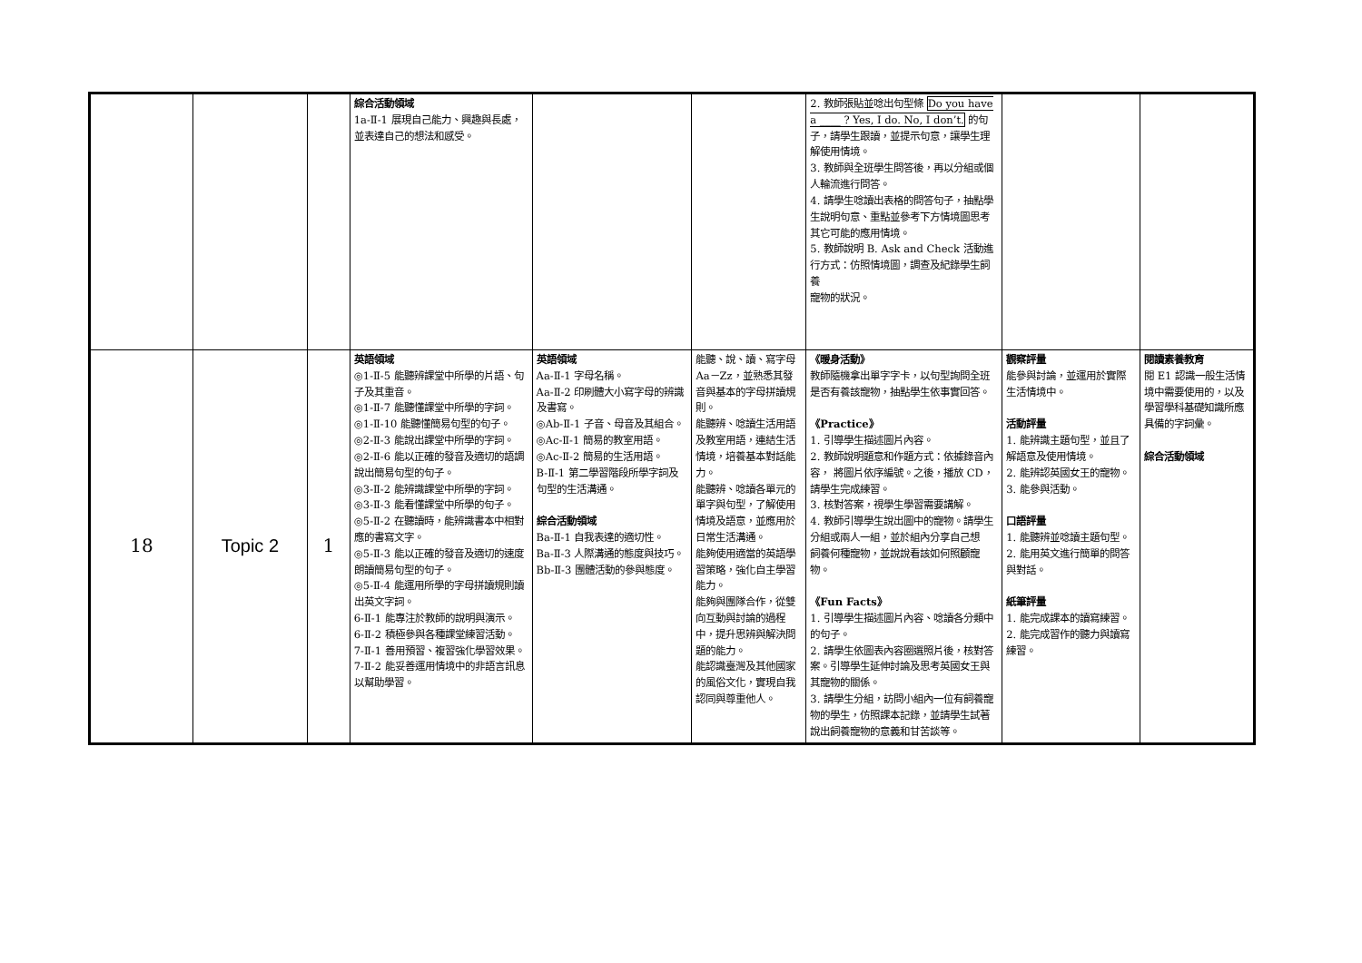| | | | 綜合活動領域 1a-Ⅱ-1 展現自己能力、興趣與長處，並表達自己的想法和感受。 | | | 2. 教師張貼並唸出句型條 Do you have a ____ ? Yes, I do. No, I don’t. 的句子，請學生跟讀，並提示句意，讓學生理解使用情境。 3. 教師與全班學生問答後，再以分組或個人輪流進行問答。 4. 請學生唸讀出表格的問答句子，抽點學生說明句意、重點並參考下方情境圖思考其它可能的應用情境。 5. 教師說明 B. Ask and Check 活動進行方式：仿照情境圖，調查及紀錄學生飼養 寵物的狀況。 | | |
| 18 | Topic 2 | 1 | 英語領域 ◎1-Ⅱ-5 能聽辨課堂中所學的片語、句子及其重音。 ◎1-Ⅱ-7 能聽懂課堂中所學的字詞。 ◎1-Ⅱ-10 能聽懂簡易句型的句子。 ◎2-Ⅱ-3 能說出課堂中所學的字詞。 ◎2-Ⅱ-6 能以正確的發音及適切的語調說出簡易句型的句子。 ◎3-Ⅱ-2 能辨識課堂中所學的字詞。 ◎3-Ⅱ-3 能看懂課堂中所學的句子。 ◎5-Ⅱ-2 在聽讀時，能辨識書本中相對應的書寫文字。 ◎5-Ⅱ-3 能以正確的發音及適切的速度朗讀簡易句型的句子。 ◎5-Ⅱ-4 能運用所學的字母拼讀規則讀出英文字詞。 6-Ⅱ-1 能專注於教師的說明與演示。 6-Ⅱ-2 積極參與各種課堂練習活動。 7-Ⅱ-1 善用預習、複習強化學習效果。 7-Ⅱ-2 能妥善運用情境中的非語言訊息以幫助學習。 | 英語領域 Aa-Ⅱ-1 字母名稱。 Aa-Ⅱ-2 印刷體大小寫字母的辨識及書寫。 ◎Ab-Ⅱ-1 子音、母音及其組合。 ◎Ac-Ⅱ-1 簡易的教室用語。 ◎Ac-Ⅱ-2 簡易的生活用語。 B-Ⅱ-1 第二學習階段所學字詞及句型的生活溝通。 綜合活動領域 Ba-Ⅱ-1 自我表達的適切性。 Ba-Ⅱ-3 人際溝通的態度與技巧。 Bb-Ⅱ-3 團體活動的參與態度。 | 能聽、說、讀、寫字母 Aa－Zz，並熟悉其發音與基本的字母拼讀規則。 能聽辨、唸讀生活用語及教室用語，連結生活情境，培養基本對話能力。 能聽辨、唸讀各單元的單字與句型，了解使用情境及語意，並應用於日常生活溝通。 能夠使用適當的英語學習策略，強化自主學習能力。 能夠與團隊合作，從雙向互動與討論的過程中，提升思辨與解決問題的能力。 能認識臺灣及其他國家的風俗文化，實現自我認同與尊重他人。 | 《暖身活動》 教師隨機拿出單字字卡，以句型詢問全班是否有養該寵物，抽點學生依事實回答。 《Practice》 1. 引導學生描述圖片內容。 2. 教師說明題意和作題方式：依據錄音內容， 將圖片依序編號。之後，播放 CD，請學生完成練習。 3. 核對答案，視學生學習需要講解。 4. 教師引導學生說出圖中的寵物。請學生分組或兩人一組，並於組內分享自己想 飼養何種寵物，並說說看該如何照顧寵物。 《Fun Facts》 1. 引導學生描述圖片內容、唸讀各分類中的句子。 2. 請學生依圖表內容圈選照片後，核對答案。引導學生延伸討論及思考英國女王與其寵物的關係。 3. 請學生分組，訪問小組內一位有飼養寵物的學生，仿照課本記錄，並請學生試著說出飼養寵物的意義和甘苦談等。 | 觀察評量 能參與討論，並運用於實際生活情境中。 活動評量 1. 能辨識主題句型，並且了解語意及使用情境。 2. 能辨認英國女王的寵物。 3. 能參與活動。 口語評量 1. 能聽辨並唸讀主題句型。 2. 能用英文進行簡單的問答與對話。 紙筆評量 1. 能完成課本的讀寫練習。 2. 能完成習作的聽力與讀寫練習。 | 閱讀素養教育 閱 E1 認識一般生活情境中需要使用的，以及學習學科基礎知識所應具備的字詞彙。 綜合活動領域 |